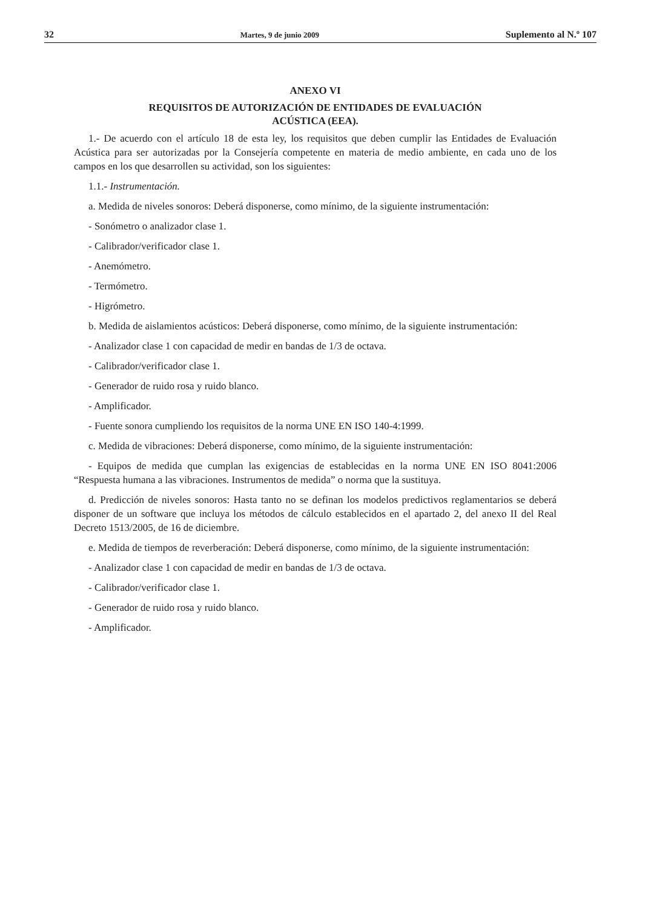32 Martes, 9 de junio 2009 Suplemento al N.º 107
ANEXO VI
REQUISITOS DE AUTORIZACIÓN DE ENTIDADES DE EVALUACIÓN
ACÚSTICA (EEA).
1.- De acuerdo con el artículo 18 de esta ley, los requisitos que deben cumplir las Entidades de Evaluación Acústica para ser autorizadas por la Consejería competente en materia de medio ambiente, en cada uno de los campos en los que desarrollen su actividad, son los siguientes:
1.1.- Instrumentación.
a. Medida de niveles sonoros: Deberá disponerse, como mínimo, de la siguiente instrumentación:
- Sonómetro o analizador clase 1.
- Calibrador/verificador clase 1.
- Anemómetro.
- Termómetro.
- Higrómetro.
b. Medida de aislamientos acústicos: Deberá disponerse, como mínimo, de la siguiente instrumentación:
- Analizador clase 1 con capacidad de medir en bandas de 1/3 de octava.
- Calibrador/verificador clase 1.
- Generador de ruido rosa y ruido blanco.
- Amplificador.
- Fuente sonora cumpliendo los requisitos de la norma UNE EN ISO 140-4:1999.
c. Medida de vibraciones: Deberá disponerse, como mínimo, de la siguiente instrumentación:
- Equipos de medida que cumplan las exigencias de establecidas en la norma UNE EN ISO 8041:2006 “Respuesta humana a las vibraciones. Instrumentos de medida” o norma que la sustituya.
d. Predicción de niveles sonoros: Hasta tanto no se definan los modelos predictivos reglamentarios se deberá disponer de un software que incluya los métodos de cálculo establecidos en el apartado 2, del anexo II del Real Decreto 1513/2005, de 16 de diciembre.
e. Medida de tiempos de reverberación: Deberá disponerse, como mínimo, de la siguiente instrumentación:
- Analizador clase 1 con capacidad de medir en bandas de 1/3 de octava.
- Calibrador/verificador clase 1.
- Generador de ruido rosa y ruido blanco.
- Amplificador.